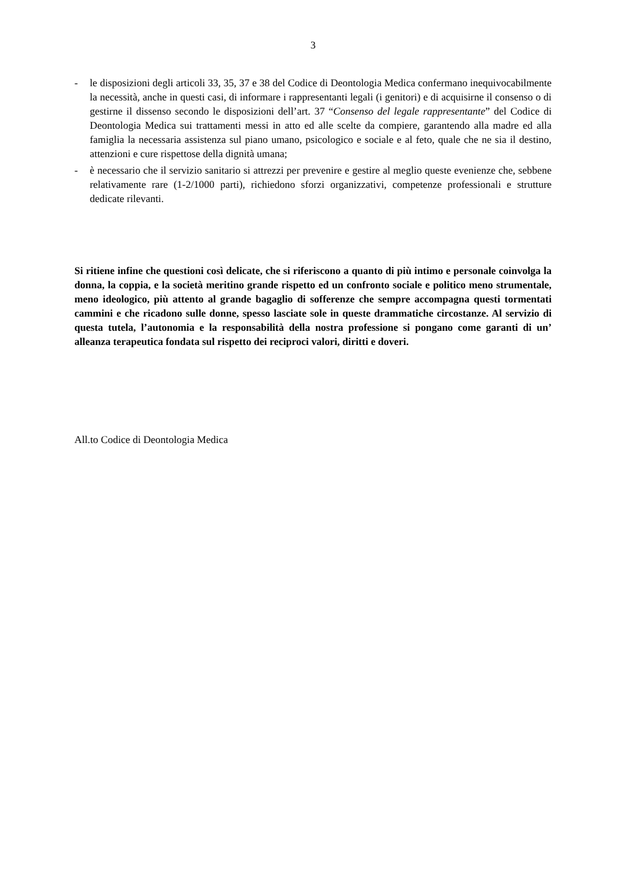3
- le disposizioni degli articoli 33, 35, 37 e 38 del Codice di Deontologia Medica confermano inequivocabilmente la necessità, anche in questi casi, di informare i rappresentanti legali (i genitori) e di acquisirne il consenso o di gestirne il dissenso secondo le disposizioni dell’art. 37 “Consenso del legale rappresentante” del Codice di Deontologia Medica sui trattamenti messi in atto ed alle scelte da compiere, garantendo alla madre ed alla famiglia la necessaria assistenza sul piano umano, psicologico e sociale e al feto, quale che ne sia il destino, attenzioni e cure rispettose della dignità umana;
- è necessario che il servizio sanitario si attrezzi per prevenire e gestire al meglio queste evenienze che, sebbene relativamente rare (1-2/1000 parti), richiedono sforzi organizzativi, competenze professionali e strutture dedicate rilevanti.
Si ritiene infine che questioni così delicate, che si riferiscono a quanto di più intimo e personale coinvolga la donna, la coppia, e la società meritino grande rispetto ed un confronto sociale e politico meno strumentale, meno ideologico, più attento al grande bagaglio di sofferenze che sempre accompagna questi tormentati cammini e che ricadono sulle donne, spesso lasciate sole in queste drammatiche circostanze. Al servizio di questa tutela, l’autonomia e la responsabilità della nostra professione si pongano come garanti di un’ alleanza terapeutica fondata sul rispetto dei reciproci valori, diritti e doveri.
All.to Codice di Deontologia Medica